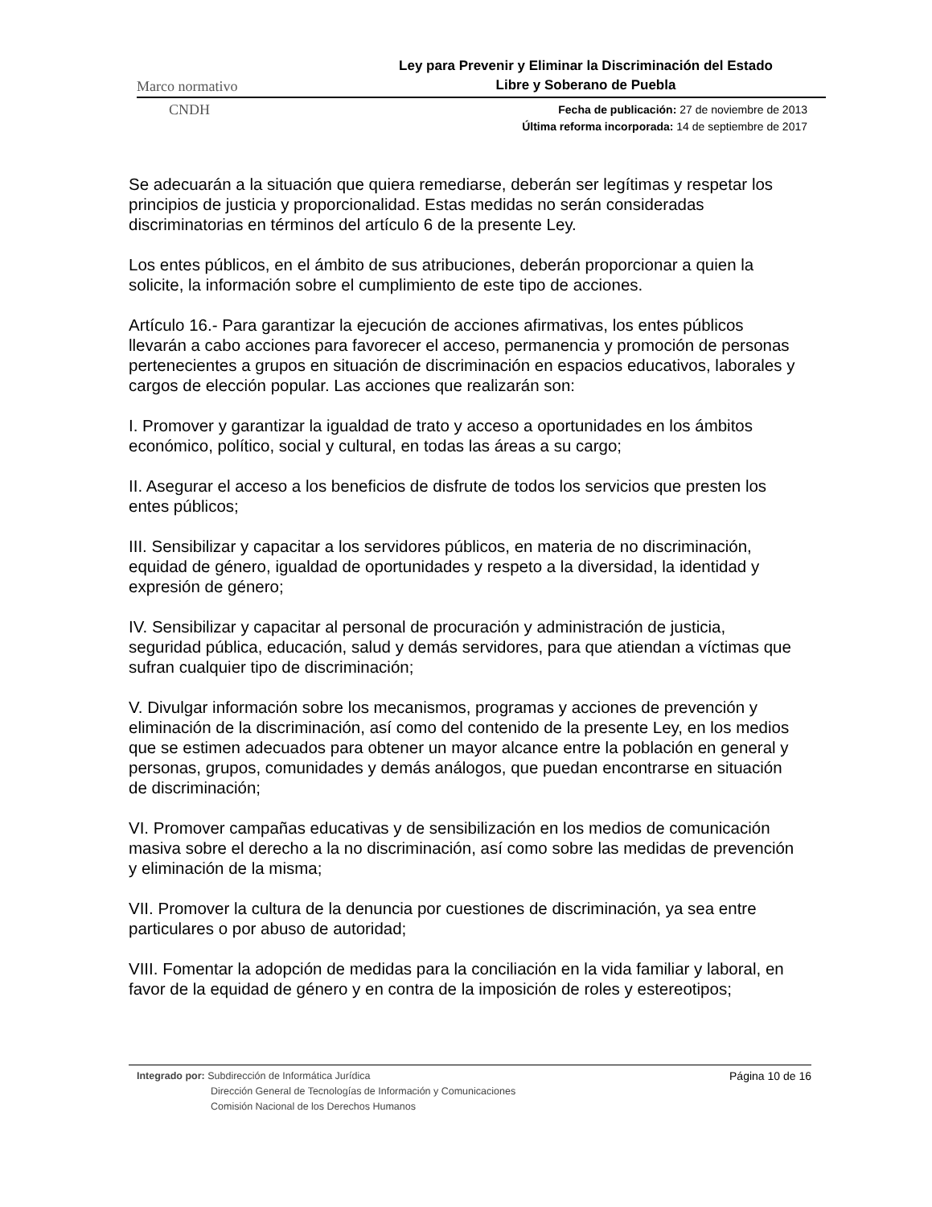Marco normativo
Ley para Prevenir y Eliminar la Discriminación del Estado
Libre y Soberano de Puebla
CNDH
Fecha de publicación: 27 de noviembre de 2013
Última reforma incorporada: 14 de septiembre de 2017
Se adecuarán a la situación que quiera remediarse, deberán ser legítimas y respetar los principios de justicia y proporcionalidad. Estas medidas no serán consideradas discriminatorias en términos del artículo 6 de la presente Ley.
Los entes públicos, en el ámbito de sus atribuciones, deberán proporcionar a quien la solicite, la información sobre el cumplimiento de este tipo de acciones.
Artículo 16.- Para garantizar la ejecución de acciones afirmativas, los entes públicos llevarán a cabo acciones para favorecer el acceso, permanencia y promoción de personas pertenecientes a grupos en situación de discriminación en espacios educativos, laborales y cargos de elección popular. Las acciones que realizarán son:
I. Promover y garantizar la igualdad de trato y acceso a oportunidades en los ámbitos económico, político, social y cultural, en todas las áreas a su cargo;
II. Asegurar el acceso a los beneficios de disfrute de todos los servicios que presten los entes públicos;
III. Sensibilizar y capacitar a los servidores públicos, en materia de no discriminación, equidad de género, igualdad de oportunidades y respeto a la diversidad, la identidad y expresión de género;
IV. Sensibilizar y capacitar al personal de procuración y administración de justicia, seguridad pública, educación, salud y demás servidores, para que atiendan a víctimas que sufran cualquier tipo de discriminación;
V. Divulgar información sobre los mecanismos, programas y acciones de prevención y eliminación de la discriminación, así como del contenido de la presente Ley, en los medios que se estimen adecuados para obtener un mayor alcance entre la población en general y personas, grupos, comunidades y demás análogos, que puedan encontrarse en situación de discriminación;
VI. Promover campañas educativas y de sensibilización en los medios de comunicación masiva sobre el derecho a la no discriminación, así como sobre las medidas de prevención y eliminación de la misma;
VII. Promover la cultura de la denuncia por cuestiones de discriminación, ya sea entre particulares o por abuso de autoridad;
VIII. Fomentar la adopción de medidas para la conciliación en la vida familiar y laboral, en favor de la equidad de género y en contra de la imposición de roles y estereotipos;
Integrado por: Subdirección de Informática Jurídica
Dirección General de Tecnologías de Información y Comunicaciones
Comisión Nacional de los Derechos Humanos
Página 10 de 16